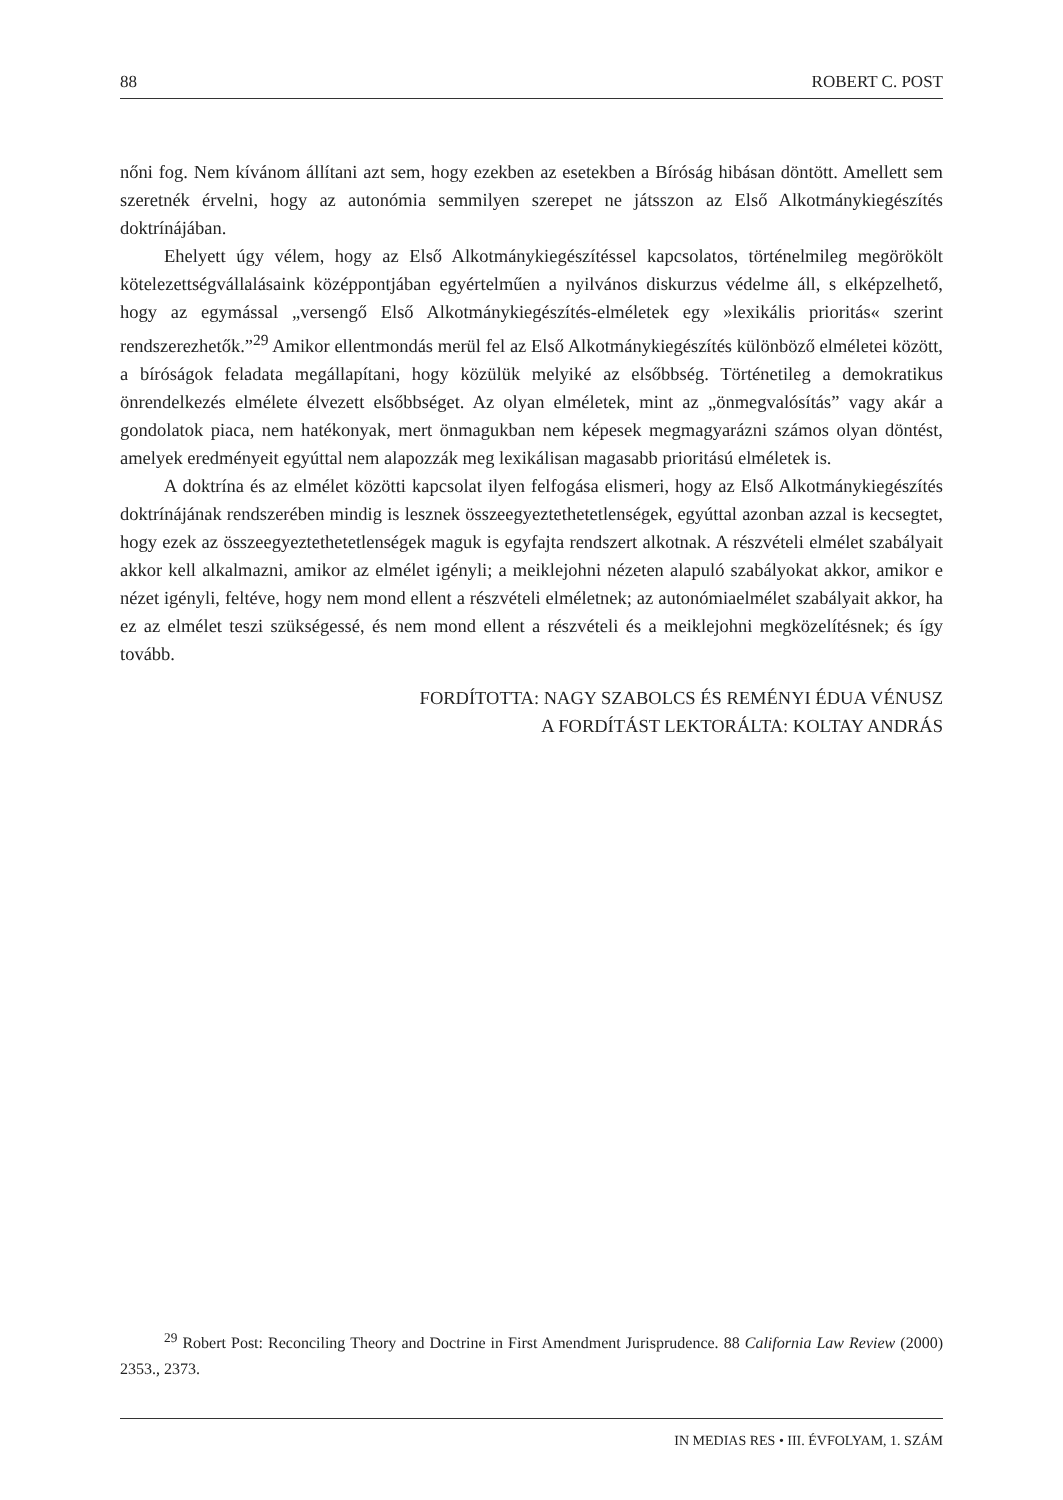88 ROBERT C. POST
nőni fog. Nem kívánom állítani azt sem, hogy ezekben az esetekben a Bíróság hibásan döntött. Amellett sem szeretnék érvelni, hogy az autonómia semmilyen szerepet ne játsszon az Első Alkotmánykiegészítés doktrínájában.
Ehelyett úgy vélem, hogy az Első Alkotmánykiegészítéssel kapcsolatos, történelmileg megörökölt kötelezettségvállalásaink középpontjában egyértelműen a nyilvános diskurzus védelme áll, s elképzelhető, hogy az egymással „versengő Első Alkotmánykiegészítés-elméletek egy »lexikális prioritás« szerint rendszerezhetők.”<sup>29</sup> Amikor ellentmondás merül fel az Első Alkotmánykiegészítés különböző elméletei között, a bíróságok feladata megállapítani, hogy közülük melyiké az elsőbbség. Történetileg a demokratikus önrendelkezés elmélete élvezett elsőbbséget. Az olyan elméletek, mint az „önmegvalósítás” vagy akár a gondolatok piaca, nem hatékonyak, mert önmagukban nem képesek megmagyarázni számos olyan döntést, amelyek eredményeit egyúttal nem alapozzák meg lexikálisan magasabb prioritású elméletek is.
A doktrína és az elmélet közötti kapcsolat ilyen felfogása elismeri, hogy az Első Alkotmánykiegészítés doktrínájának rendszerében mindig is lesznek összeegyeztethetetlenségek, egyúttal azonban azzal is kecsegtet, hogy ezek az összeegyeztethetetlenségek maguk is egyfajta rendszert alkotnak. A részvételi elmélet szabályait akkor kell alkalmazni, amikor az elmélet igényli; a meiklejohni nézeten alapuló szabályokat akkor, amikor e nézet igényli, feltéve, hogy nem mond ellent a részvételi elméletnek; az autonómiaelmélet szabályait akkor, ha ez az elmélet teszi szükségessé, és nem mond ellent a részvételi és a meiklejohni megközelítésnek; és így tovább.
FORDÍTOTTA: NAGY SZABOLCS ÉS REMÉNYI ÉDUA VÉNUSZ
A FORDÍTÁST LEKTORÁLTA: KOLTAY ANDRÁS
<sup>29</sup> Robert Post: Reconciling Theory and Doctrine in First Amendment Jurisprudence. 88 California Law Review (2000) 2353., 2373.
IN MEDIAS RES • III. ÉVFOLYAM, 1. SZÁM